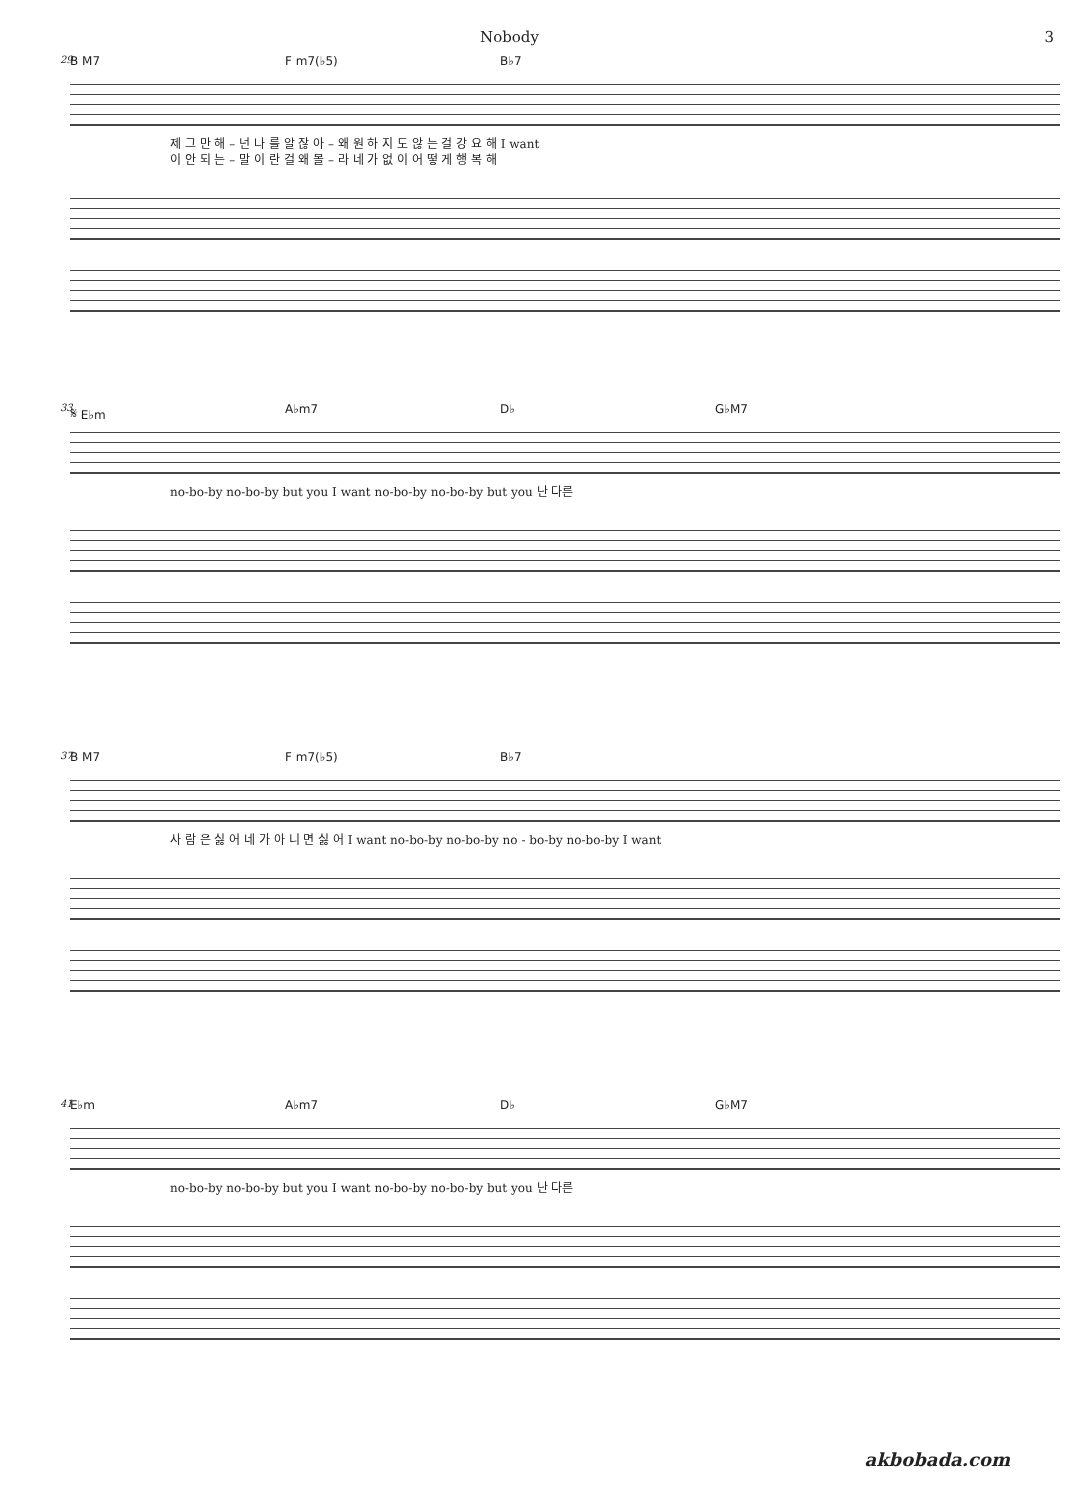Nobody 3
29
B M7 F m7(♭5) B♭7
제 그 만 해 – 넌 나 를 알 잖 아 – 왜 원 하 지 도 않 는 걸 강 요 해 I want
이 안 되 는 – 말 이 란 걸 왜 몰 – 라 네 가 없 이 어 떻 게 행 복 해
33
𝄋 E♭m A♭m7 D♭ G♭M7
no-bo-by no-bo-by but you I want no-bo-by no-bo-by but you 난 다른
37
B M7 F m7(♭5) B♭7
사 람 은 싫 어 네 가 아 니 면 싫 어 I want no-bo-by no-bo-by no - bo-by no-bo-by I want
41
E♭m A♭m7 D♭ G♭M7
no-bo-by no-bo-by but you I want no-bo-by no-bo-by but you 난 다른
akbobada.com